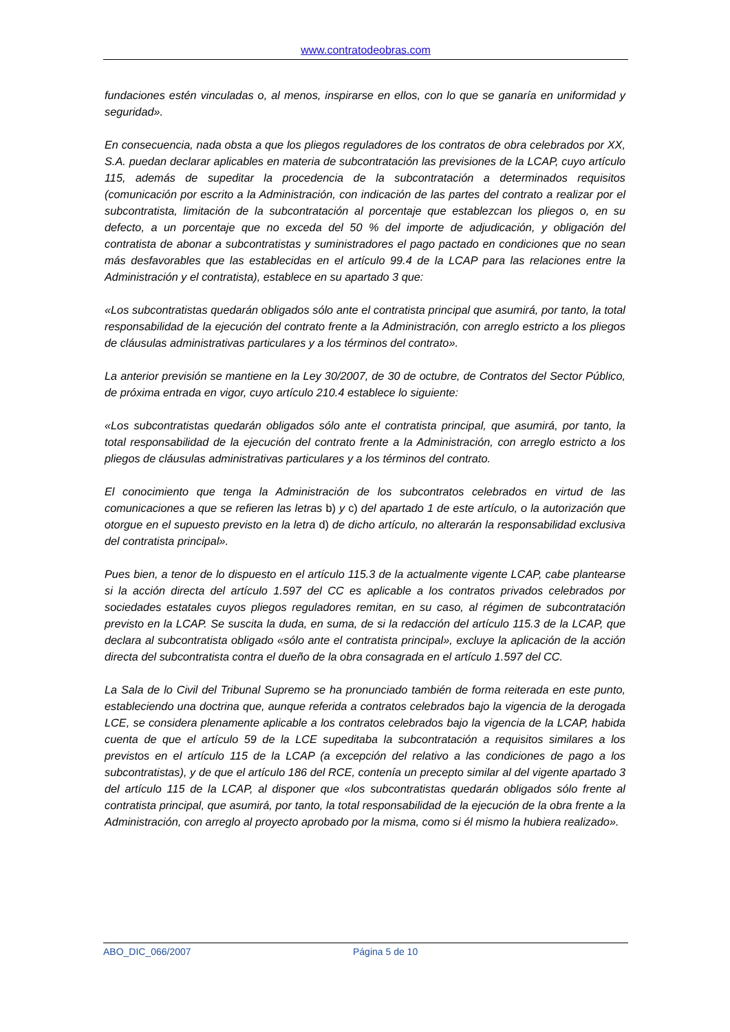www.contratodeobras.com
fundaciones estén vinculadas o, al menos, inspirarse en ellos, con lo que se ganaría en uniformidad y seguridad».
En consecuencia, nada obsta a que los pliegos reguladores de los contratos de obra celebrados por XX, S.A. puedan declarar aplicables en materia de subcontratación las previsiones de la LCAP, cuyo artículo 115, además de supeditar la procedencia de la subcontratación a determinados requisitos (comunicación por escrito a la Administración, con indicación de las partes del contrato a realizar por el subcontratista, limitación de la subcontratación al porcentaje que establezcan los pliegos o, en su defecto, a un porcentaje que no exceda del 50 % del importe de adjudicación, y obligación del contratista de abonar a subcontratistas y suministradores el pago pactado en condiciones que no sean más desfavorables que las establecidas en el artículo 99.4 de la LCAP para las relaciones entre la Administración y el contratista), establece en su apartado 3 que:
«Los subcontratistas quedarán obligados sólo ante el contratista principal que asumirá, por tanto, la total responsabilidad de la ejecución del contrato frente a la Administración, con arreglo estricto a los pliegos de cláusulas administrativas particulares y a los términos del contrato».
La anterior previsión se mantiene en la Ley 30/2007, de 30 de octubre, de Contratos del Sector Público, de próxima entrada en vigor, cuyo artículo 210.4 establece lo siguiente:
«Los subcontratistas quedarán obligados sólo ante el contratista principal, que asumirá, por tanto, la total responsabilidad de la ejecución del contrato frente a la Administración, con arreglo estricto a los pliegos de cláusulas administrativas particulares y a los términos del contrato.
El conocimiento que tenga la Administración de los subcontratos celebrados en virtud de las comunicaciones a que se refieren las letras b) y c) del apartado 1 de este artículo, o la autorización que otorgue en el supuesto previsto en la letra d) de dicho artículo, no alterarán la responsabilidad exclusiva del contratista principal».
Pues bien, a tenor de lo dispuesto en el artículo 115.3 de la actualmente vigente LCAP, cabe plantearse si la acción directa del artículo 1.597 del CC es aplicable a los contratos privados celebrados por sociedades estatales cuyos pliegos reguladores remitan, en su caso, al régimen de subcontratación previsto en la LCAP. Se suscita la duda, en suma, de si la redacción del artículo 115.3 de la LCAP, que declara al subcontratista obligado «sólo ante el contratista principal», excluye la aplicación de la acción directa del subcontratista contra el dueño de la obra consagrada en el artículo 1.597 del CC.
La Sala de lo Civil del Tribunal Supremo se ha pronunciado también de forma reiterada en este punto, estableciendo una doctrina que, aunque referida a contratos celebrados bajo la vigencia de la derogada LCE, se considera plenamente aplicable a los contratos celebrados bajo la vigencia de la LCAP, habida cuenta de que el artículo 59 de la LCE supeditaba la subcontratación a requisitos similares a los previstos en el artículo 115 de la LCAP (a excepción del relativo a las condiciones de pago a los subcontratistas), y de que el artículo 186 del RCE, contenía un precepto similar al del vigente apartado 3 del artículo 115 de la LCAP, al disponer que «los subcontratistas quedarán obligados sólo frente al contratista principal, que asumirá, por tanto, la total responsabilidad de la ejecución de la obra frente a la Administración, con arreglo al proyecto aprobado por la misma, como si él mismo la hubiera realizado».
ABO_DIC_066/2007 Página 5 de 10